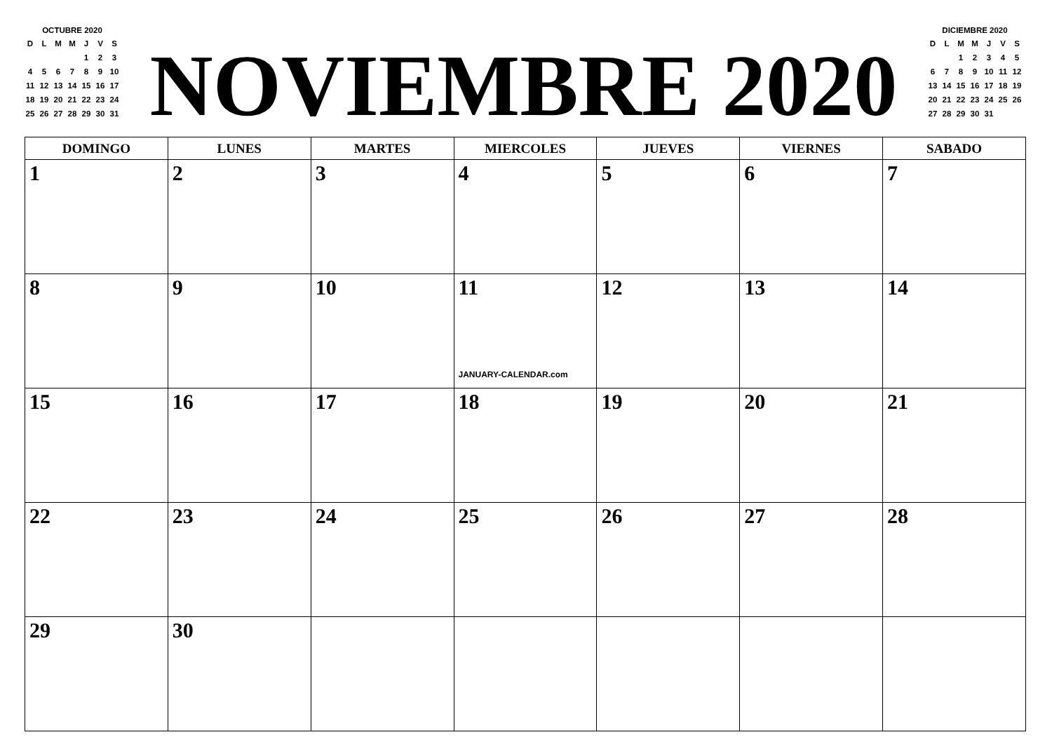OCTUBRE 2020
| D | L | M | M | J | V | S |
| | | | | 1 | 2 | 3 |
| 4 | 5 | 6 | 7 | 8 | 9 | 10 |
| 11 | 12 | 13 | 14 | 15 | 16 | 17 |
| 18 | 19 | 20 | 21 | 22 | 23 | 24 |
| 25 | 26 | 27 | 28 | 29 | 30 | 31 |
NOVIEMBRE 2020
DICIEMBRE 2020
| D | L | M | M | J | V | S |
| | | 1 | 2 | 3 | 4 | 5 |
| 6 | 7 | 8 | 9 | 10 | 11 | 12 |
| 13 | 14 | 15 | 16 | 17 | 18 | 19 |
| 20 | 21 | 22 | 23 | 24 | 25 | 26 |
| 27 | 28 | 29 | 30 | 31 | | |
| DOMINGO | LUNES | MARTES | MIERCOLES | JUEVES | VIERNES | SABADO |
| --- | --- | --- | --- | --- | --- | --- |
| 1 | 2 | 3 | 4 | 5 | 6 | 7 |
| 8 | 9 | 10 | 11 JANUARY-CALENDAR.com | 12 | 13 | 14 |
| 15 | 16 | 17 | 18 | 19 | 20 | 21 |
| 22 | 23 | 24 | 25 | 26 | 27 | 28 |
| 29 | 30 | | | | | |